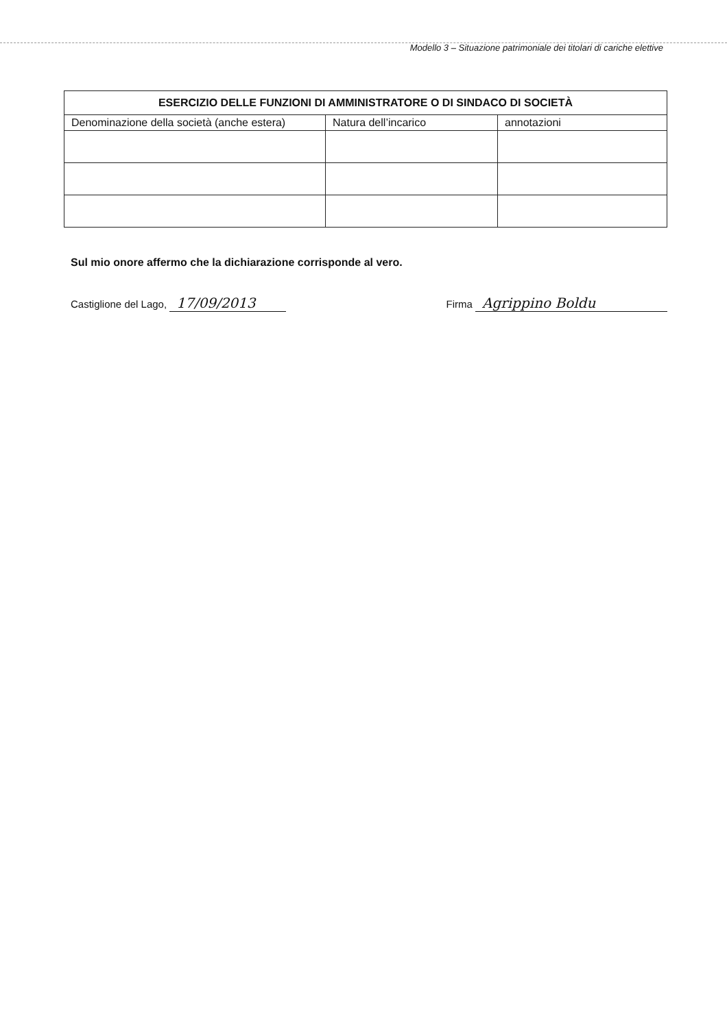Modello 3 – Situazione patrimoniale dei titolari di cariche elettive
| ESERCIZIO DELLE FUNZIONI DI AMMINISTRATORE O DI SINDACO DI SOCIETÀ | | |
| --- | --- | --- |
| Denominazione della società (anche estera) | Natura dell’incarico | annotazioni |
Sul mio onore affermo che la dichiarazione corrisponde al vero.
Castiglione del Lago, 17/09/2013
Firma Agrippino Boldu